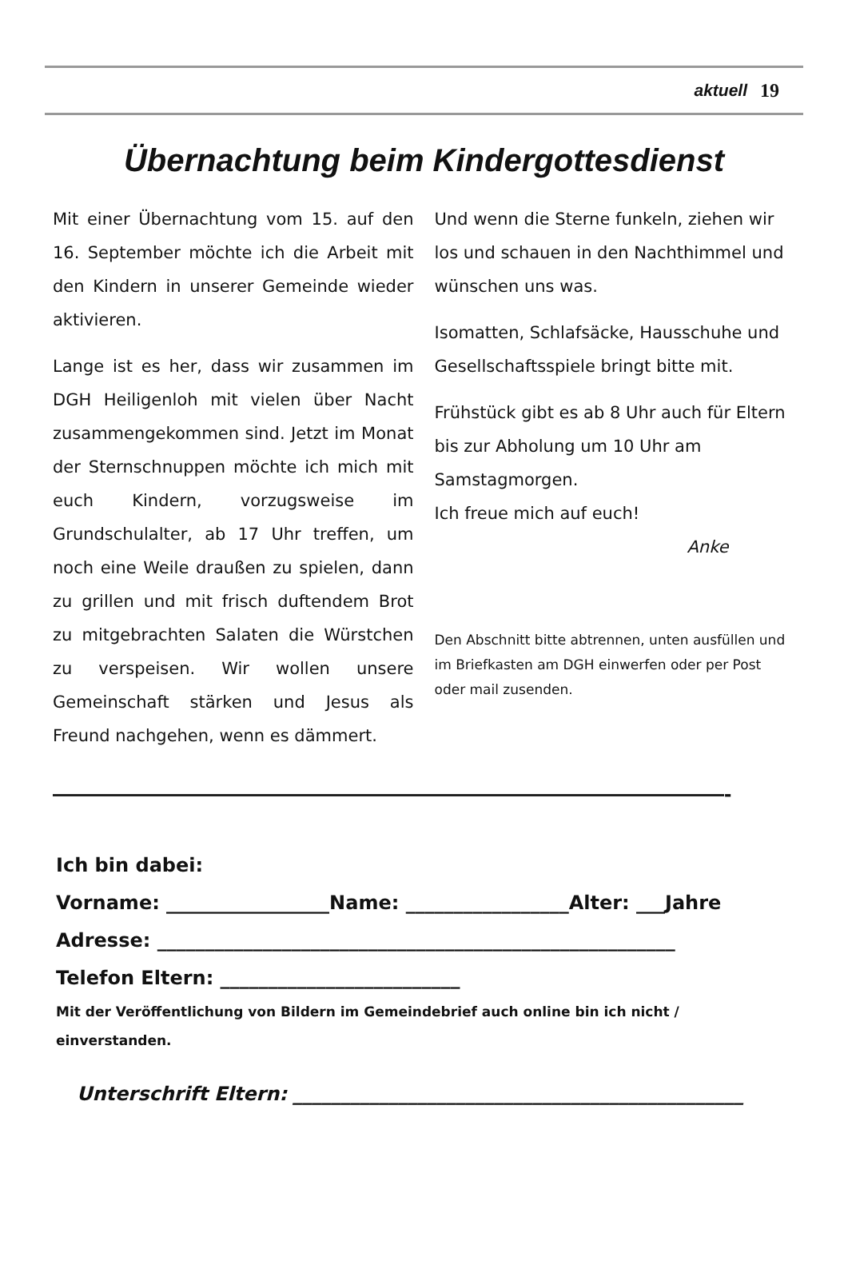aktuell 19
Übernachtung beim Kindergottesdienst
Mit einer Übernachtung vom 15. auf den 16. September möchte ich die Arbeit mit den Kindern in unserer Gemeinde wieder aktivieren.
Lange ist es her, dass wir zusammen im DGH Heiligenloh mit vielen über Nacht zusammengekommen sind. Jetzt im Monat der Sternschnuppen möchte ich mich mit euch Kindern, vorzugsweise im Grundschulalter, ab 17 Uhr treffen, um noch eine Weile draußen zu spielen, dann zu grillen und mit frisch duftendem Brot zu mitgebrachten Salaten die Würstchen zu verspeisen. Wir wollen unsere Gemeinschaft stärken und Jesus als Freund nachgehen, wenn es dämmert.
Und wenn die Sterne funkeln, ziehen wir los und schauen in den Nachthimmel und wünschen uns was.
Isomatten, Schlafsäcke, Hausschuhe und Gesellschaftsspiele bringt bitte mit.
Frühstück gibt es ab 8 Uhr auch für Eltern bis zur Abholung um 10 Uhr am Samstagmorgen.
Ich freue mich auf euch!
Anke
Den Abschnitt bitte abtrennen, unten ausfüllen und im Briefkasten am DGH einwerfen oder per Post oder mail zusenden.
——————————————————————————————-
Ich bin dabei:
Vorname: _________________Name: _________________Alter: ___Jahre
Adresse: ______________________________________________________
Telefon Eltern: _________________________
Mit der Veröffentlichung von Bildern im Gemeindebrief auch online bin ich nicht / einverstanden.
Unterschrift Eltern: _______________________________________________